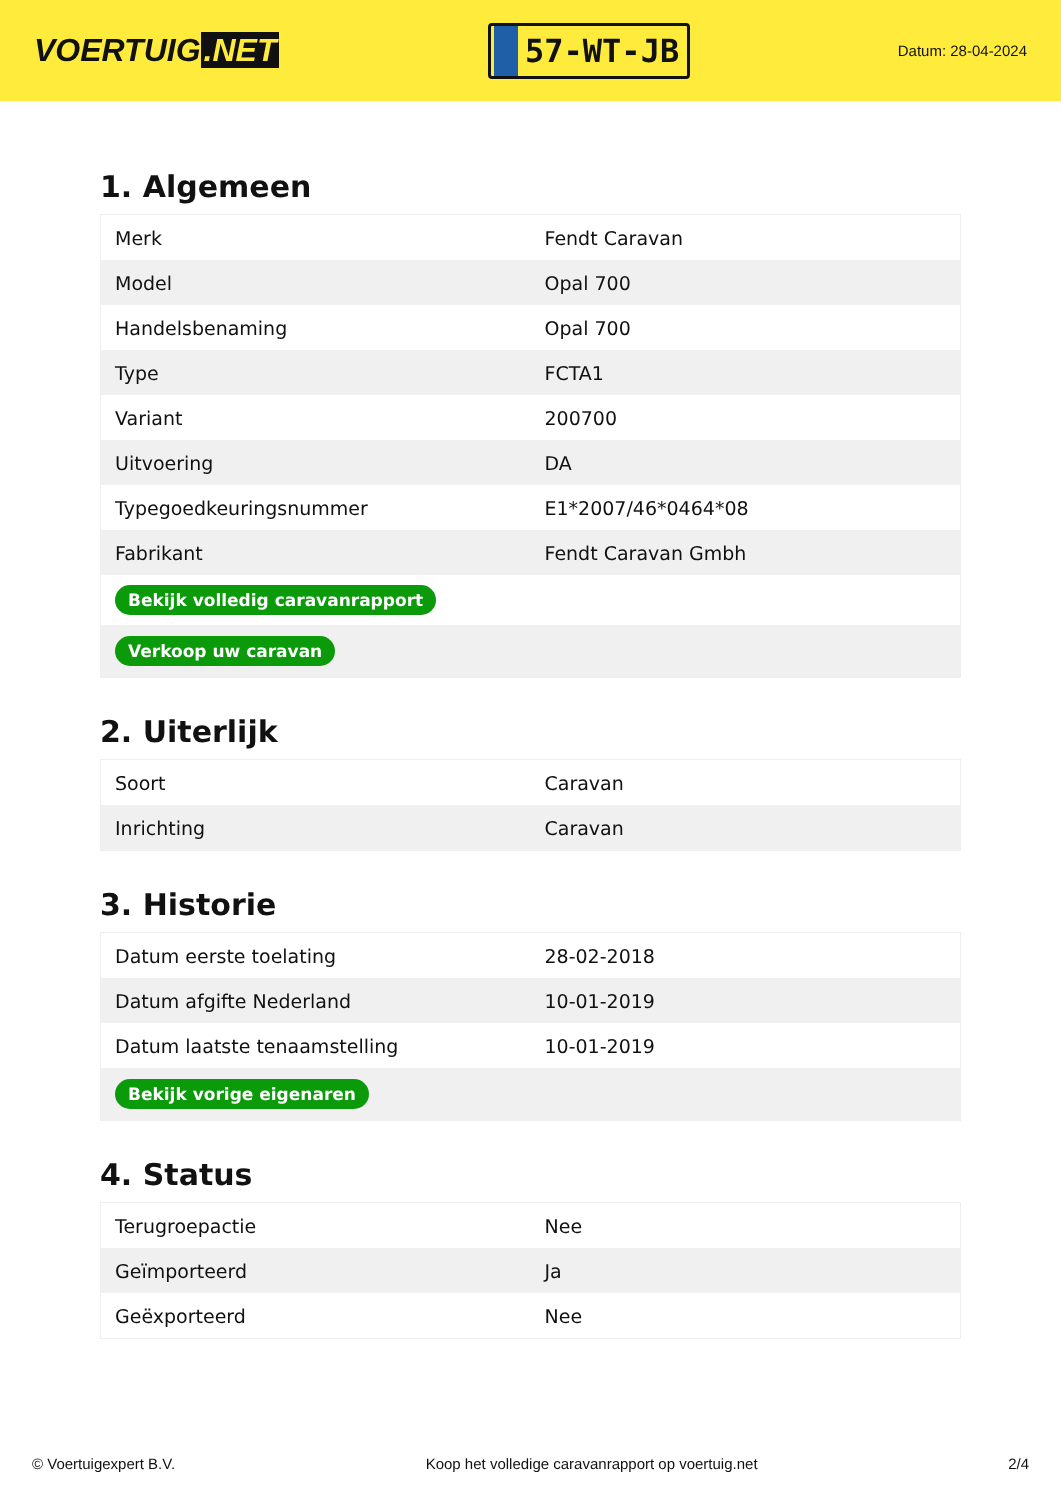VOERTUIG.NET
57-WT-JB
Datum: 28-04-2024
1. Algemeen
| Merk | Fendt Caravan |
| Model | Opal 700 |
| Handelsbenaming | Opal 700 |
| Type | FCTA1 |
| Variant | 200700 |
| Uitvoering | DA |
| Typegoedkeuringsnummer | E1*2007/46*0464*08 |
| Fabrikant | Fendt Caravan Gmbh |
| Bekijk volledig caravanrapport | |
| Verkoop uw caravan | |
2. Uiterlijk
| Soort | Caravan |
| Inrichting | Caravan |
3. Historie
| Datum eerste toelating | 28-02-2018 |
| Datum afgifte Nederland | 10-01-2019 |
| Datum laatste tenaamstelling | 10-01-2019 |
| Bekijk vorige eigenaren | |
4. Status
| Terugroepactie | Nee |
| Geïmporteerd | Ja |
| Geëxporteerd | Nee |
© Voertuigexpert B.V. Koop het volledige caravanrapport op voertuig.net 2/4